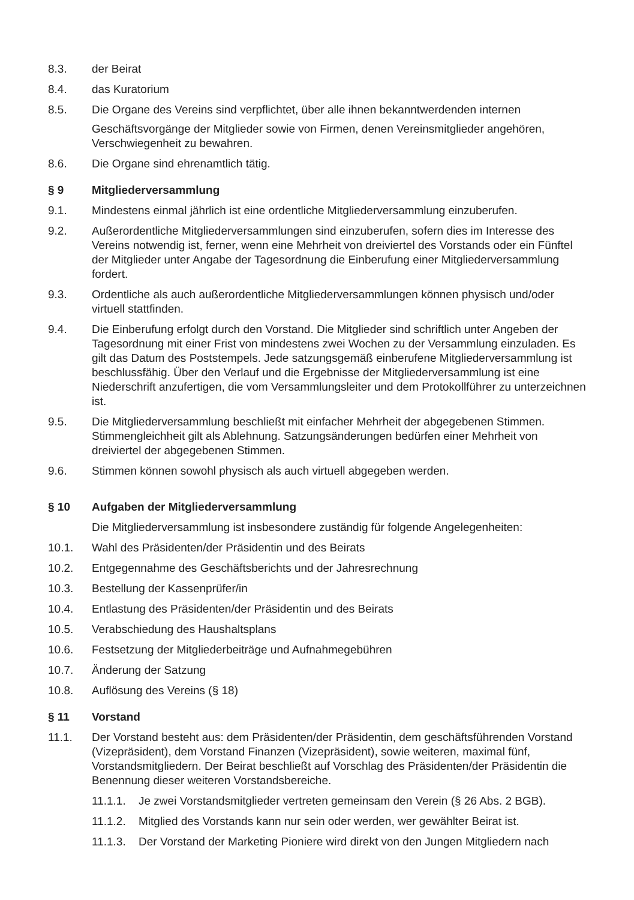8.3. der Beirat
8.4. das Kuratorium
8.5. Die Organe des Vereins sind verpflichtet, über alle ihnen bekanntwerdenden internen
Geschäftsvorgänge der Mitglieder sowie von Firmen, denen Vereinsmitglieder angehören, Verschwiegenheit zu bewahren.
8.6. Die Organe sind ehrenamtlich tätig.
§ 9 Mitgliederversammlung
9.1. Mindestens einmal jährlich ist eine ordentliche Mitgliederversammlung einzuberufen.
9.2. Außerordentliche Mitgliederversammlungen sind einzuberufen, sofern dies im Interesse des Vereins notwendig ist, ferner, wenn eine Mehrheit von dreiviertel des Vorstands oder ein Fünftel der Mitglieder unter Angabe der Tagesordnung die Einberufung einer Mitgliederversammlung fordert.
9.3. Ordentliche als auch außerordentliche Mitgliederversammlungen können physisch und/oder virtuell stattfinden.
9.4. Die Einberufung erfolgt durch den Vorstand. Die Mitglieder sind schriftlich unter Angeben der Tagesordnung mit einer Frist von mindestens zwei Wochen zu der Versammlung einzuladen. Es gilt das Datum des Poststempels. Jede satzungsgemäß einberufene Mitgliederversammlung ist beschlussfähig. Über den Verlauf und die Ergebnisse der Mitgliederversammlung ist eine Niederschrift anzufertigen, die vom Versammlungsleiter und dem Protokollführer zu unterzeichnen ist.
9.5. Die Mitgliederversammlung beschließt mit einfacher Mehrheit der abgegebenen Stimmen. Stimmengleichheit gilt als Ablehnung. Satzungsänderungen bedürfen einer Mehrheit von dreiviertel der abgegebenen Stimmen.
9.6. Stimmen können sowohl physisch als auch virtuell abgegeben werden.
§ 10 Aufgaben der Mitgliederversammlung
Die Mitgliederversammlung ist insbesondere zuständig für folgende Angelegenheiten:
10.1. Wahl des Präsidenten/der Präsidentin und des Beirats
10.2. Entgegennahme des Geschäftsberichts und der Jahresrechnung
10.3. Bestellung der Kassenprüfer/in
10.4. Entlastung des Präsidenten/der Präsidentin und des Beirats
10.5. Verabschiedung des Haushaltsplans
10.6. Festsetzung der Mitgliederbeiträge und Aufnahmegebühren
10.7. Änderung der Satzung
10.8. Auflösung des Vereins (§ 18)
§ 11 Vorstand
11.1. Der Vorstand besteht aus: dem Präsidenten/der Präsidentin, dem geschäftsführenden Vorstand (Vizepräsident), dem Vorstand Finanzen (Vizepräsident), sowie weiteren, maximal fünf, Vorstandsmitgliedern. Der Beirat beschließt auf Vorschlag des Präsidenten/der Präsidentin die Benennung dieser weiteren Vorstandsbereiche.
11.1.1.
Je zwei Vorstandsmitglieder vertreten gemeinsam den Verein (§ 26 Abs. 2 BGB).
11.1.2.
Mitglied des Vorstands kann nur sein oder werden, wer gewählter Beirat ist.
11.1.3.
Der Vorstand der Marketing Pioniere wird direkt von den Jungen Mitgliedern nach